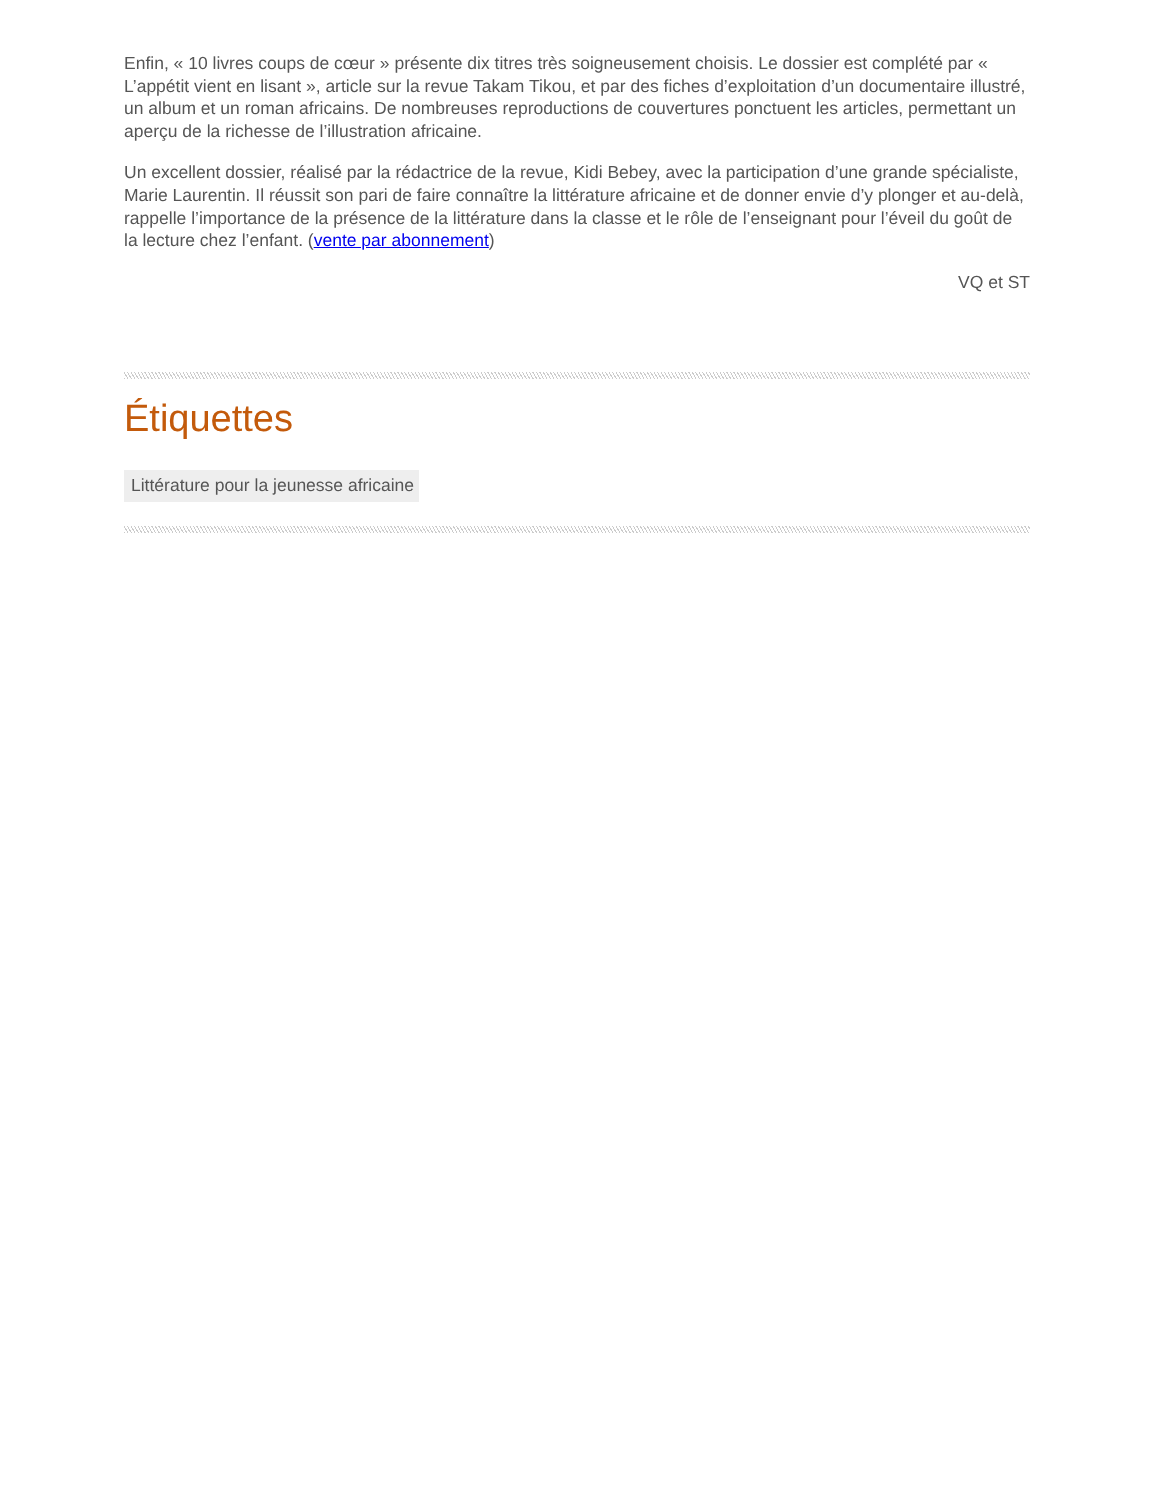Enfin, « 10 livres coups de cœur » présente dix titres très soigneusement choisis. Le dossier est complété par « L’appétit vient en lisant », article sur la revue Takam Tikou, et par des fiches d’exploitation d’un documentaire illustré, un album et un roman africains. De nombreuses reproductions de couvertures ponctuent les articles, permettant un aperçu de la richesse de l’illustration africaine.
Un excellent dossier, réalisé par la rédactrice de la revue, Kidi Bebey, avec la participation d’une grande spécialiste, Marie Laurentin. Il réussit son pari de faire connaître la littérature africaine et de donner envie d’y plonger et au-delà, rappelle l’importance de la présence de la littérature dans la classe et le rôle de l’enseignant pour l’éveil du goût de la lecture chez l’enfant. (vente par abonnement)
VQ et ST
Étiquettes
Littérature pour la jeunesse africaine